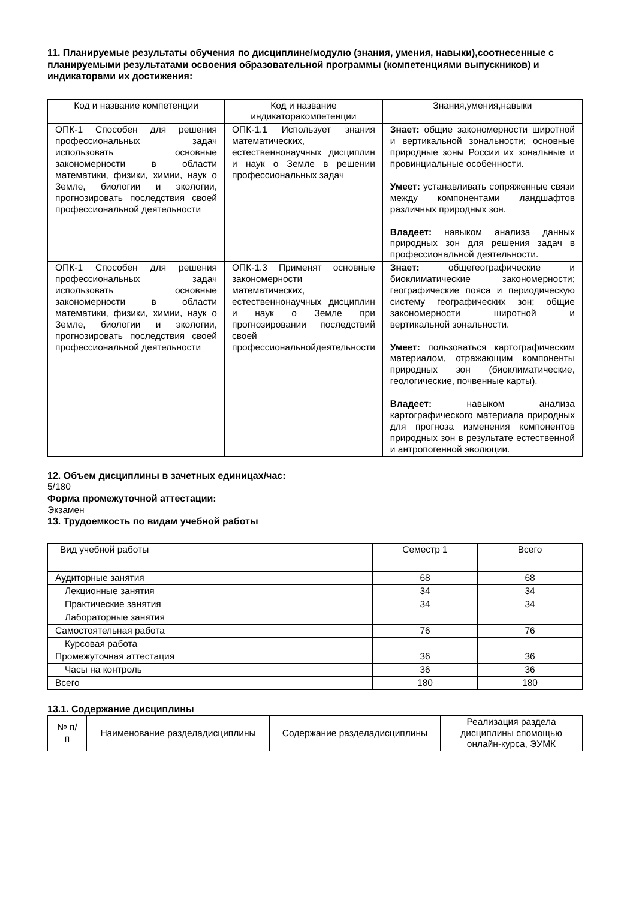11. Планируемые результаты обучения по дисциплине/модулю (знания, умения, навыки),соотнесенные с планируемыми результатами освоения образовательной программы (компетенциями выпускников) и индикаторами их достижения:
| Код и название компетенции | Код и название индикаторакомпетенции | Знания,умения,навыки |
| --- | --- | --- |
| ОПК-1 Способен для решения профессиональных задач использовать основные закономерности в области математики, физики, химии, наук о Земле, биологии и экологии, прогнозировать последствия своей профессиональной деятельности | ОПК-1.1 Использует знания математических, естественнонаучных дисциплин и наук о Земле в решении профессиональных задач | Знает: общие закономерности широтной и вертикальной зональности; основные природные зоны России их зональные и провинциальные особенности. Умеет: устанавливать сопряженные связи между компонентами ландшафтов различных природных зон. Владеет: навыком анализа данных природных зон для решения задач в профессиональной деятельности. |
| ОПК-1 Способен для решения профессиональных задач использовать основные закономерности в области математики, физики, химии, наук о Земле, биологии и экологии, прогнозировать последствия своей профессиональной деятельности | ОПК-1.3 Применят основные закономерности математических, естественнонаучных дисциплин и наук о Земле при прогнозировании последствий своей профессиональнойдеятельности | Знает: общегеографические и биоклиматические закономерности; географические пояса и периодическую систему географических зон; общие закономерности широтной и вертикальной зональности. Умеет: пользоваться картографическим материалом, отражающим компоненты природных зон (биоклиматические, геологические, почвенные карты). Владеет: навыком анализа картографического материала природных для прогноза изменения компонентов природных зон в результате естественной и антропогенной эволюции. |
12. Объем дисциплины в зачетных единицах/час:
5/180
Форма промежуточной аттестации:
Экзамен
13. Трудоемкость по видам учебной работы
| Вид учебной работы | Семестр 1 | Всего |
| Аудиторные занятия | 68 | 68 |
| Лекционные занятия | 34 | 34 |
| Практические занятия | 34 | 34 |
| Лабораторные занятия | | |
| Самостоятельная работа | 76 | 76 |
| Курсовая работа | | |
| Промежуточная аттестация | 36 | 36 |
| Часы на контроль | 36 | 36 |
| Всего | 180 | 180 |
13.1. Содержание дисциплины
| № п/п | Наименование разделадисциплины | Содержание разделадисциплины | Реализация раздела дисциплины спомощью онлайн-курса, ЭУМК |